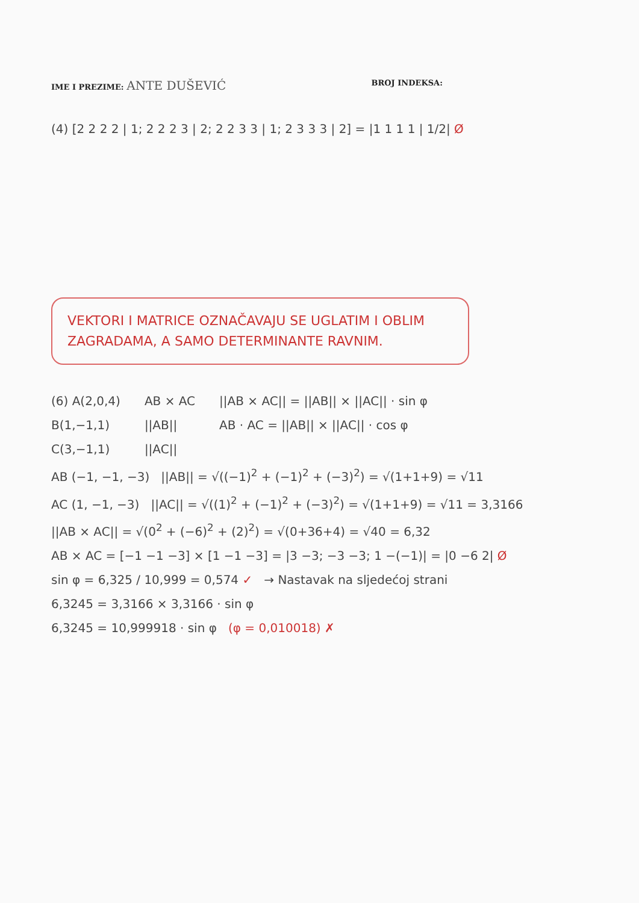IME I PREZIME: ANTE DUŠEVIĆ
BROJ INDEKSA:
(4) [2 2 2 2 | 1; 2 2 2 3 | 2; 2 2 3 3 | 1; 2 3 3 3 | 2] = |1 1 1 1 | 1/2| Ø
VEKTORI I MATRICE OZNAČAVAJU SE UGLATIM I OBLIM ZAGRADAMA, A SAMO DETERMINANTE RAVNIM.
(6) A(2,0,4)
B(1,−1,1)
C(3,−1,1)
AB × AC
||AB||
||AC||
||AB × AC|| = ||AB|| × ||AC|| · sin φ
AB · AC = ||AB|| × ||AC|| · cos φ
AB (−1, −1, −3) ||AB|| = √((−1)<sup>2</sup> + (−1)<sup>2</sup> + (−3)<sup>2</sup>) = √(1+1+9) = √11
AC (1, −1, −3) ||AC|| = √((1)<sup>2</sup> + (−1)<sup>2</sup> + (−3)<sup>2</sup>) = √(1+1+9) = √11 = 3,3166
||AB × AC|| = √(0<sup>2</sup> + (−6)<sup>2</sup> + (2)<sup>2</sup>) = √(0+36+4) = √40 = 6,32
AB × AC = [−1 −1 −3] × [1 −1 −3] = |3 −3; −3 −3; 1 −(−1)| = |0 −6 2| Ø
sin φ = 6,325 / 10,999 = 0,574 ✓ → Nastavak na sljedećoj strani
6,3245 = 3,3166 × 3,3166 · sin φ
6,3245 = 10,999918 · sin φ (φ = 0,010018) ✗